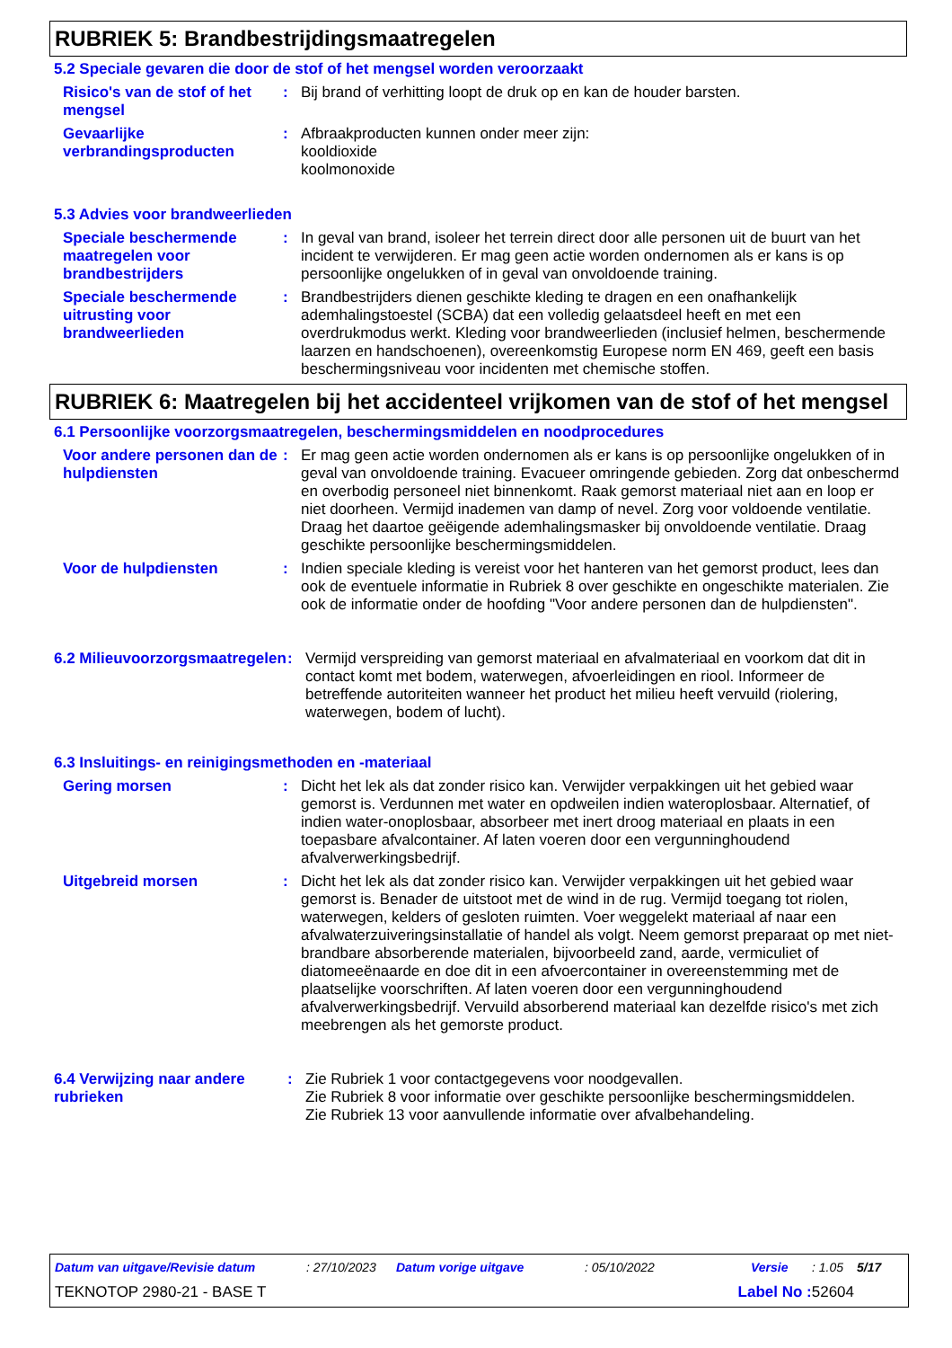RUBRIEK 5: Brandbestrijdingsmaatregelen
5.2 Speciale gevaren die door de stof of het mengsel worden veroorzaakt
Risico's van de stof of het mengsel
: Bij brand of verhitting loopt de druk op en kan de houder barsten.
Gevaarlijke verbrandingsproducten
: Afbraakproducten kunnen onder meer zijn:
kooldioxide
koolmonoxide
5.3 Advies voor brandweerlieden
Speciale beschermende maatregelen voor brandbestrijders
: In geval van brand, isoleer het terrein direct door alle personen uit de buurt van het incident te verwijderen. Er mag geen actie worden ondernomen als er kans is op persoonlijke ongelukken of in geval van onvoldoende training.
Speciale beschermende uitrusting voor brandweerlieden
: Brandbestrijders dienen geschikte kleding te dragen en een onafhankelijk ademhalingstoestel (SCBA) dat een volledig gelaatsdeel heeft en met een overdrukmodus werkt. Kleding voor brandweerlieden (inclusief helmen, beschermende laarzen en handschoenen), overeenkomstig Europese norm EN 469, geeft een basis beschermingsniveau voor incidenten met chemische stoffen.
RUBRIEK 6: Maatregelen bij het accidenteel vrijkomen van de stof of het mengsel
6.1 Persoonlijke voorzorgsmaatregelen, beschermingsmiddelen en noodprocedures
Voor andere personen dan de hulpdiensten
: Er mag geen actie worden ondernomen als er kans is op persoonlijke ongelukken of in geval van onvoldoende training. Evacueer omringende gebieden. Zorg dat onbeschermd en overbodig personeel niet binnenkomt. Raak gemorst materiaal niet aan en loop er niet doorheen. Vermijd inademen van damp of nevel. Zorg voor voldoende ventilatie. Draag het daartoe geëigende ademhalingsmasker bij onvoldoende ventilatie. Draag geschikte persoonlijke beschermingsmiddelen.
Voor de hulpdiensten : Indien speciale kleding is vereist voor het hanteren van het gemorst product, lees dan ook de eventuele informatie in Rubriek 8 over geschikte en ongeschikte materialen. Zie ook de informatie onder de hoofding "Voor andere personen dan de hulpdiensten".
6.2 Milieuvoorzorgsmaatregelen
: Vermijd verspreiding van gemorst materiaal en afvalmateriaal en voorkom dat dit in contact komt met bodem, waterwegen, afvoerleidingen en riool. Informeer de betreffende autoriteiten wanneer het product het milieu heeft vervuild (riolering, waterwegen, bodem of lucht).
6.3 Insluitings- en reinigingsmethoden en -materiaal
Gering morsen : Dicht het lek als dat zonder risico kan. Verwijder verpakkingen uit het gebied waar gemorst is. Verdunnen met water en opdweilen indien wateroplosbaar. Alternatief, of indien water-onoplosbaar, absorbeer met inert droog materiaal en plaats in een toepasbare afvalcontainer. Af laten voeren door een vergunninghoudend afvalverwerkingsbedrijf.
Uitgebreid morsen : Dicht het lek als dat zonder risico kan. Verwijder verpakkingen uit het gebied waar gemorst is. Benader de uitstoot met de wind in de rug. Vermijd toegang tot riolen, waterwegen, kelders of gesloten ruimten. Voer weggelekt materiaal af naar een afvalwaterzuiveringsinstallatie of handel als volgt. Neem gemorst preparaat op met niet-brandbare absorberende materialen, bijvoorbeeld zand, aarde, vermiculiet of diatomeeënaarde en doe dit in een afvoercontainer in overeenstemming met de plaatselijke voorschriften. Af laten voeren door een vergunninghoudend afvalverwerkingsbedrijf. Vervuild absorberend materiaal kan dezelfde risico's met zich meebrengen als het gemorste product.
6.4 Verwijzing naar andere rubrieken
: Zie Rubriek 1 voor contactgegevens voor noodgevallen.
Zie Rubriek 8 voor informatie over geschikte persoonlijke beschermingsmiddelen.
Zie Rubriek 13 voor aanvullende informatie over afvalbehandeling.
Datum van uitgave/Revisie datum: 27/10/2023 Datum vorige uitgave: 05/10/2022 Versie: 1.05 5/17
TEKNOTOP 2980-21 - BASE T Label No : 52604